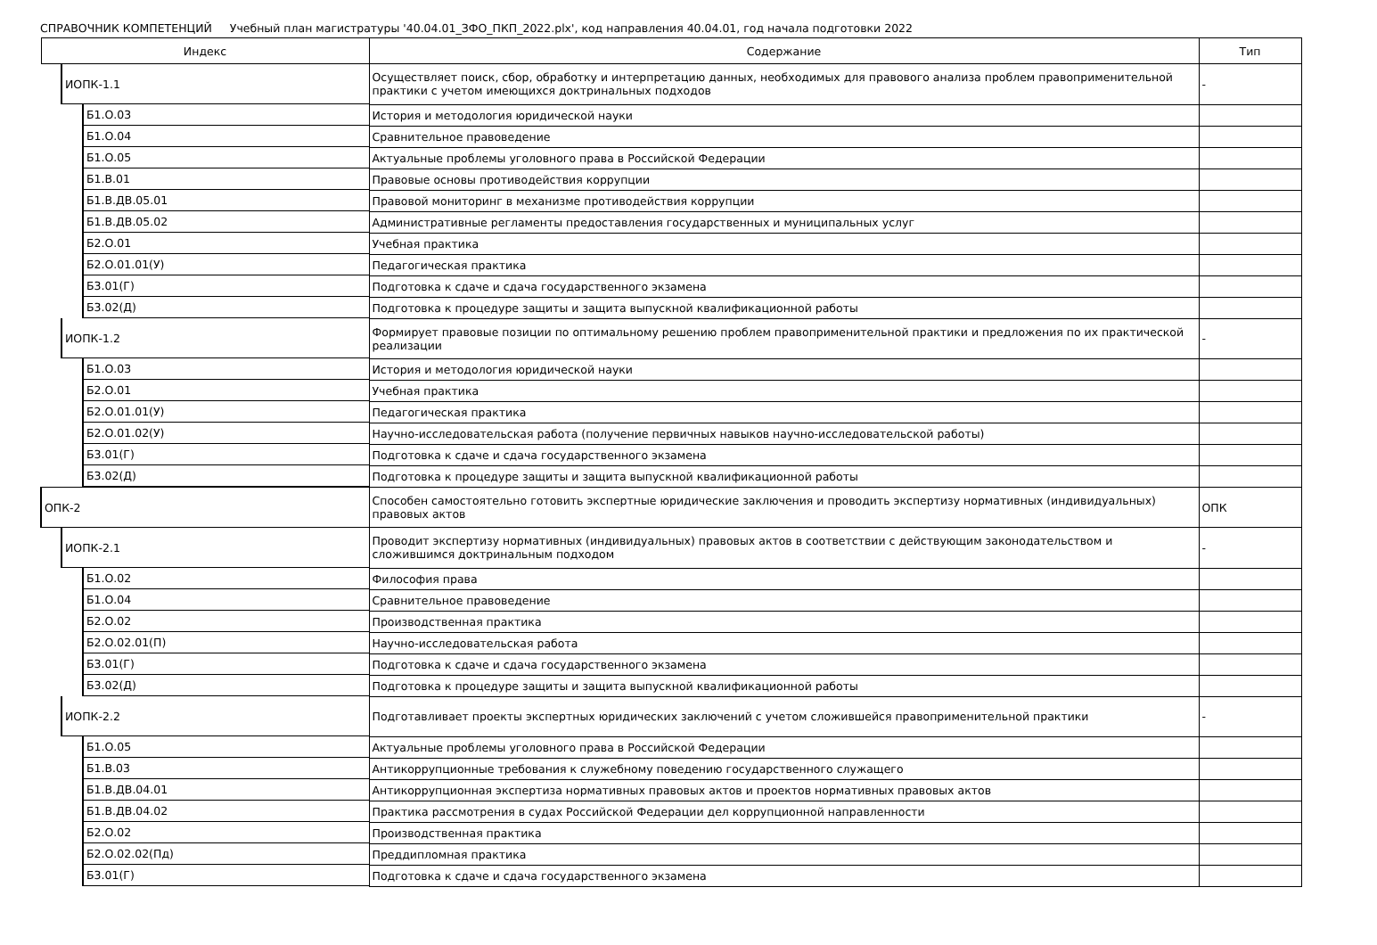СПРАВОЧНИК КОМПЕТЕНЦИЙ Учебный план магистратуры '40.04.01_ЗФО_ПКП_2022.plx', код направления 40.04.01, год начала подготовки 2022
| Индекс | Содержание | Тип |
| --- | --- | --- |
| ИОПК-1.1 | Осуществляет поиск, сбор, обработку и интерпретацию данных, необходимых для правового анализа проблем правоприменительной практики с учетом имеющихся доктринальных подходов | - |
| Б1.О.03 | История и методология юридической науки | |
| Б1.О.04 | Сравнительное правоведение | |
| Б1.О.05 | Актуальные проблемы уголовного права в Российской Федерации | |
| Б1.В.01 | Правовые основы противодействия коррупции | |
| Б1.В.ДВ.05.01 | Правовой мониторинг в механизме противодействия коррупции | |
| Б1.В.ДВ.05.02 | Административные регламенты предоставления государственных и муниципальных услуг | |
| Б2.О.01 | Учебная практика | |
| Б2.О.01.01(У) | Педагогическая практика | |
| Б3.01(Г) | Подготовка к сдаче и сдача государственного экзамена | |
| Б3.02(Д) | Подготовка к процедуре защиты и защита выпускной квалификационной работы | |
| ИОПК-1.2 | Формирует правовые позиции по оптимальному решению проблем правоприменительной практики и предложения по их практической реализации | - |
| Б1.О.03 | История и методология юридической науки | |
| Б2.О.01 | Учебная практика | |
| Б2.О.01.01(У) | Педагогическая практика | |
| Б2.О.01.02(У) | Научно-исследовательская работа (получение первичных навыков научно-исследовательской работы) | |
| Б3.01(Г) | Подготовка к сдаче и сдача государственного экзамена | |
| Б3.02(Д) | Подготовка к процедуре защиты и защита выпускной квалификационной работы | |
| ОПК-2 | Способен самостоятельно готовить экспертные юридические заключения и проводить экспертизу нормативных (индивидуальных) правовых актов | ОПК |
| ИОПК-2.1 | Проводит экспертизу нормативных (индивидуальных) правовых актов в соответствии с действующим законодательством и сложившимся доктринальным подходом | - |
| Б1.О.02 | Философия права | |
| Б1.О.04 | Сравнительное правоведение | |
| Б2.О.02 | Производственная практика | |
| Б2.О.02.01(П) | Научно-исследовательская работа | |
| Б3.01(Г) | Подготовка к сдаче и сдача государственного экзамена | |
| Б3.02(Д) | Подготовка к процедуре защиты и защита выпускной квалификационной работы | |
| ИОПК-2.2 | Подготавливает проекты экспертных юридических заключений с учетом сложившейся правоприменительной практики | - |
| Б1.О.05 | Актуальные проблемы уголовного права в Российской Федерации | |
| Б1.В.03 | Антикоррупционные требования к служебному поведению государственного служащего | |
| Б1.В.ДВ.04.01 | Антикоррупционная экспертиза нормативных правовых актов и проектов нормативных правовых актов | |
| Б1.В.ДВ.04.02 | Практика рассмотрения в судах Российской Федерации дел коррупционной направленности | |
| Б2.О.02 | Производственная практика | |
| Б2.О.02.02(Пд) | Преддипломная практика | |
| Б3.01(Г) | Подготовка к сдаче и сдача государственного экзамена | |